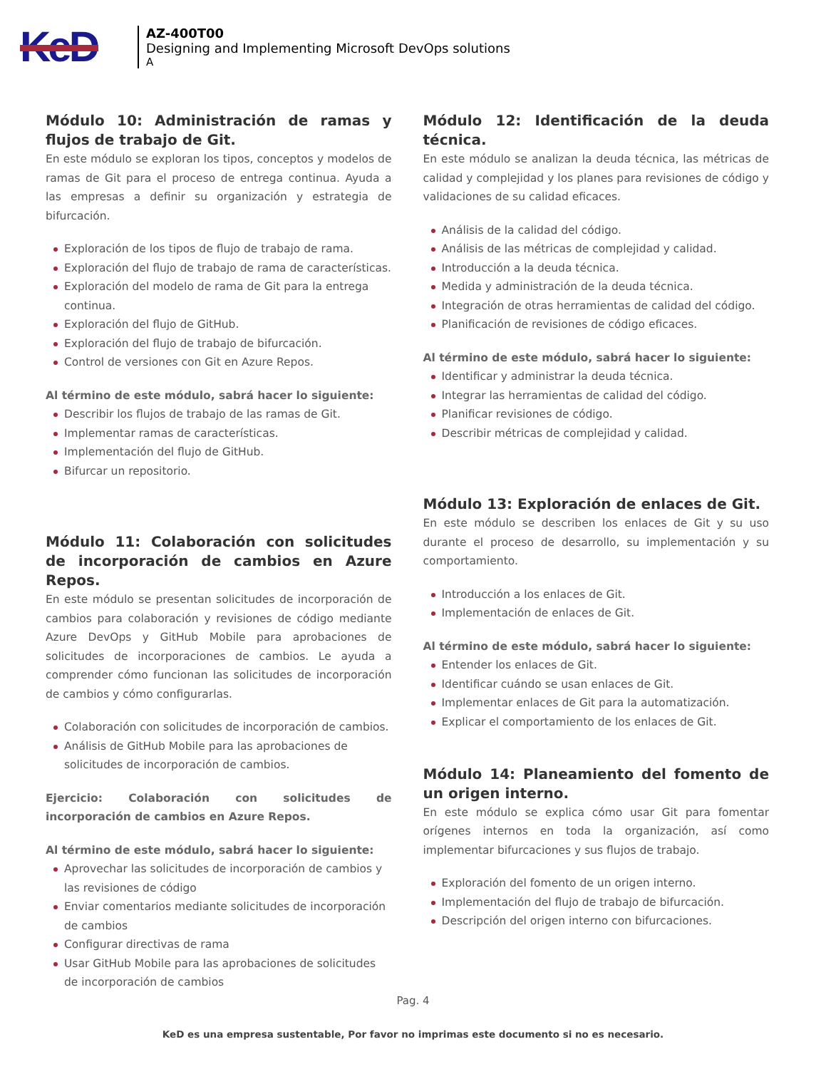KeD
AZ-400T00
Designing and Implementing Microsoft DevOps solutions
A
Módulo 10: Administración de ramas y flujos de trabajo de Git.
En este módulo se exploran los tipos, conceptos y modelos de ramas de Git para el proceso de entrega continua. Ayuda a las empresas a definir su organización y estrategia de bifurcación.
Exploración de los tipos de flujo de trabajo de rama.
Exploración del flujo de trabajo de rama de características.
Exploración del modelo de rama de Git para la entrega continua.
Exploración del flujo de GitHub.
Exploración del flujo de trabajo de bifurcación.
Control de versiones con Git en Azure Repos.
Al término de este módulo, sabrá hacer lo siguiente:
Describir los flujos de trabajo de las ramas de Git.
Implementar ramas de características.
Implementación del flujo de GitHub.
Bifurcar un repositorio.
Módulo 11: Colaboración con solicitudes de incorporación de cambios en Azure Repos.
En este módulo se presentan solicitudes de incorporación de cambios para colaboración y revisiones de código mediante Azure DevOps y GitHub Mobile para aprobaciones de solicitudes de incorporaciones de cambios. Le ayuda a comprender cómo funcionan las solicitudes de incorporación de cambios y cómo configurarlas.
Colaboración con solicitudes de incorporación de cambios.
Análisis de GitHub Mobile para las aprobaciones de solicitudes de incorporación de cambios.
Ejercicio: Colaboración con solicitudes de incorporación de cambios en Azure Repos.
Al término de este módulo, sabrá hacer lo siguiente:
Aprovechar las solicitudes de incorporación de cambios y las revisiones de código
Enviar comentarios mediante solicitudes de incorporación de cambios
Configurar directivas de rama
Usar GitHub Mobile para las aprobaciones de solicitudes de incorporación de cambios
Módulo 12: Identificación de la deuda técnica.
En este módulo se analizan la deuda técnica, las métricas de calidad y complejidad y los planes para revisiones de código y validaciones de su calidad eficaces.
Análisis de la calidad del código.
Análisis de las métricas de complejidad y calidad.
Introducción a la deuda técnica.
Medida y administración de la deuda técnica.
Integración de otras herramientas de calidad del código.
Planificación de revisiones de código eficaces.
Al término de este módulo, sabrá hacer lo siguiente:
Identificar y administrar la deuda técnica.
Integrar las herramientas de calidad del código.
Planificar revisiones de código.
Describir métricas de complejidad y calidad.
Módulo 13: Exploración de enlaces de Git.
En este módulo se describen los enlaces de Git y su uso durante el proceso de desarrollo, su implementación y su comportamiento.
Introducción a los enlaces de Git.
Implementación de enlaces de Git.
Al término de este módulo, sabrá hacer lo siguiente:
Entender los enlaces de Git.
Identificar cuándo se usan enlaces de Git.
Implementar enlaces de Git para la automatización.
Explicar el comportamiento de los enlaces de Git.
Módulo 14: Planeamiento del fomento de un origen interno.
En este módulo se explica cómo usar Git para fomentar orígenes internos en toda la organización, así como implementar bifurcaciones y sus flujos de trabajo.
Exploración del fomento de un origen interno.
Implementación del flujo de trabajo de bifurcación.
Descripción del origen interno con bifurcaciones.
Pag. 4
KeD es una empresa sustentable, Por favor no imprimas este documento si no es necesario.